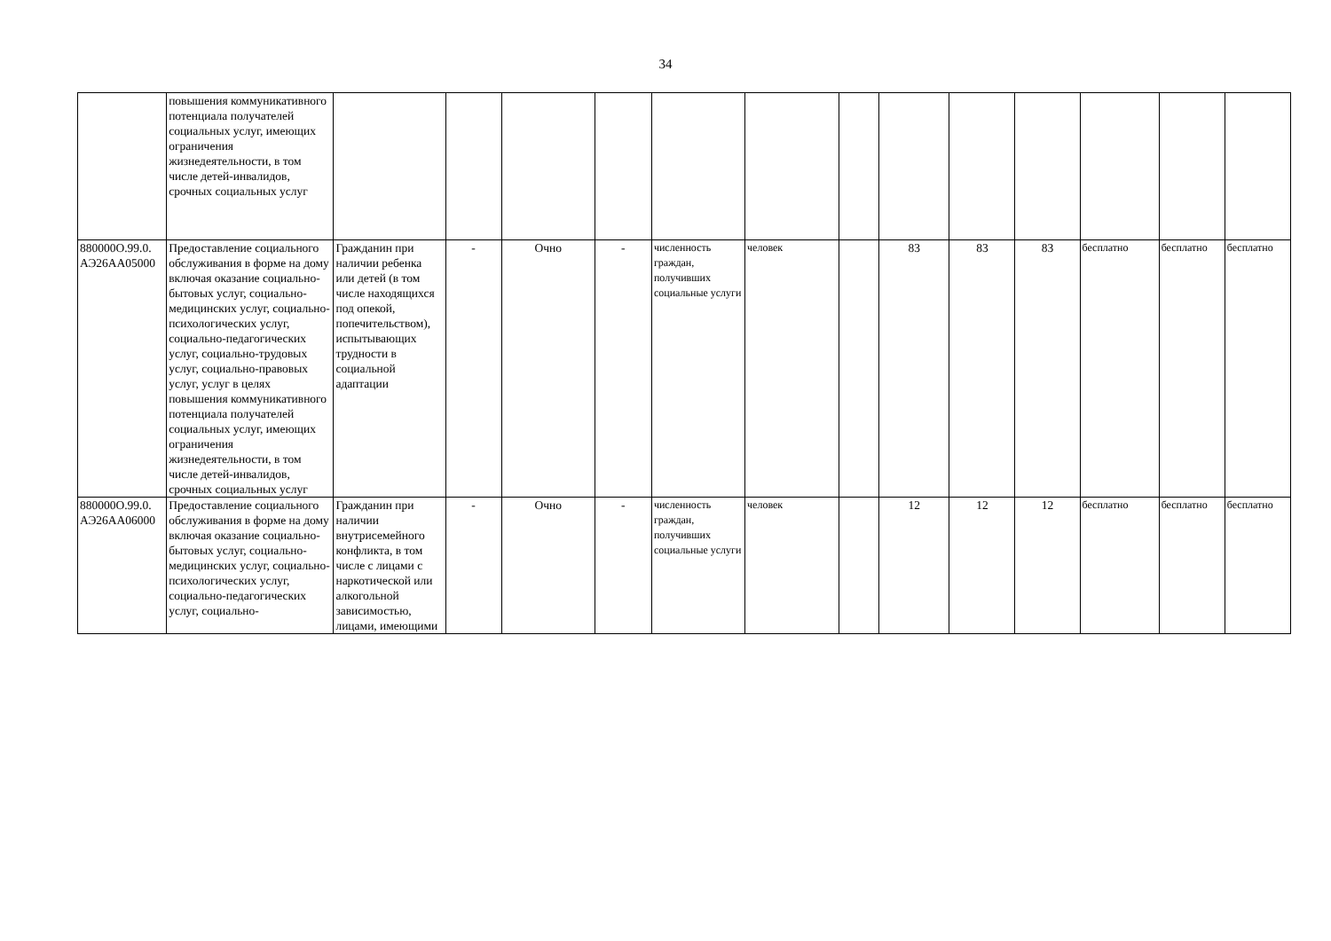34
| | повышения коммуникативного потенциала получателей социальных услуг, имеющих ограничения жизнедеятельности, в том числе детей-инвалидов, срочных социальных услуг | | | | | | | | | | | | | |
| 880000О.99.0. АЭ26АА05000 | Предоставление социального обслуживания в форме на дому включая оказание социально-бытовых услуг, социально-медицинских услуг, социально-психологических услуг, социально-педагогических услуг, социально-трудовых услуг, социально-правовых услуг, услуг в целях повышения коммуникативного потенциала получателей социальных услуг, имеющих ограничения жизнедеятельности, в том числе детей-инвалидов, срочных социальных услуг | Гражданин при наличии ребенка или детей (в том числе находящихся под опекой, попечительством), испытывающих трудности в социальной адаптации | - | Очно | - | численность граждан, получивших социальные услуги | человек | | 83 | 83 | 83 | бесплатно | бесплатно | бесплатно |
| 880000О.99.0. АЭ26АА06000 | Предоставление социального обслуживания в форме на дому включая оказание социально-бытовых услуг, социально-медицинских услуг, социально-психологических услуг, социально-педагогических услуг, социально- | Гражданин при наличии внутрисемейного конфликта, в том числе с лицами с наркотической или алкогольной зависимостью, лицами, имеющими | - | Очно | - | численность граждан, получивших социальные услуги | человек | | 12 | 12 | 12 | бесплатно | бесплатно | бесплатно |